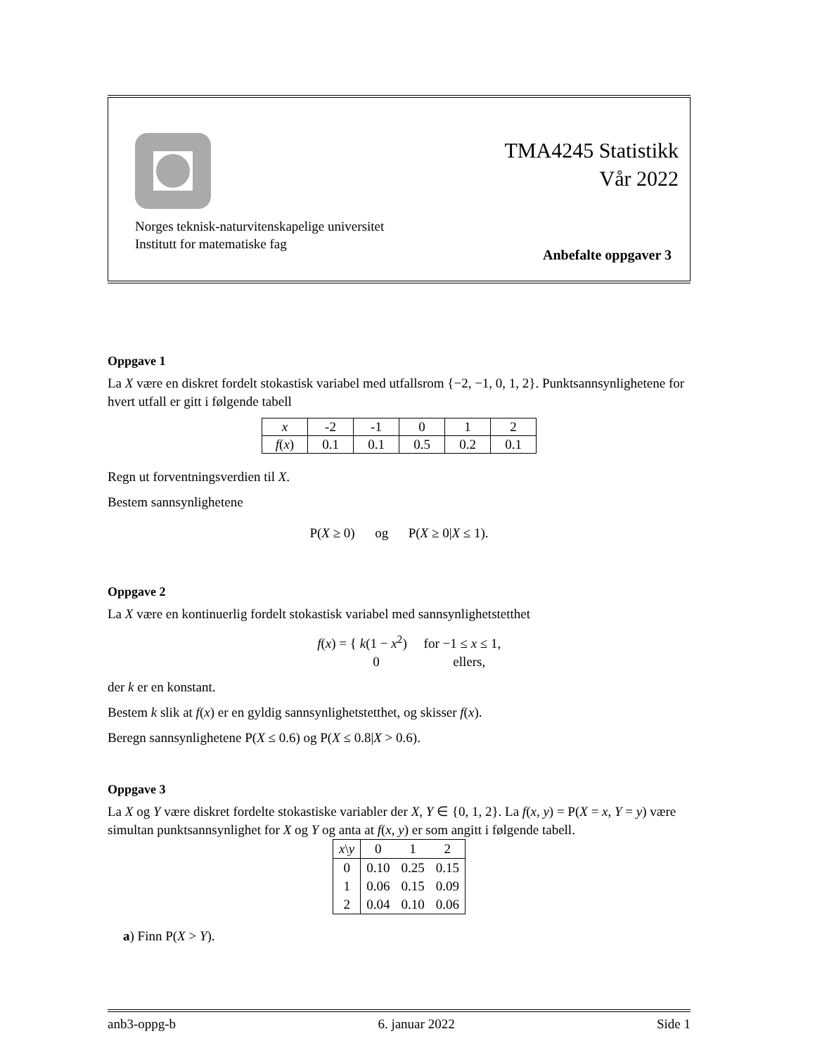TMA4245 Statistikk
Vår 2022
Norges teknisk-naturvitenskapelige universitet
Institutt for matematiske fag
Anbefalte oppgaver 3
Oppgave 1
La X være en diskret fordelt stokastisk variabel med utfallsrom {−2, −1, 0, 1, 2}. Punktsannsynlighetene for hvert utfall er gitt i følgende tabell
| x | -2 | -1 | 0 | 1 | 2 |
| f ( x ) | 0.1 | 0.1 | 0.5 | 0.2 | 0.1 |
Regn ut forventningsverdien til X.
Bestem sannsynlighetene
P(X ≥ 0) og P(X ≥ 0|X ≤ 1).
Oppgave 2
La X være en kontinuerlig fordelt stokastisk variabel med sannsynlighetstetthet
f(x) = { k(1 − x<sup>2</sup>) for −1 ≤ x ≤ 1,
0 ellers,
der k er en konstant.
Bestem k slik at f(x) er en gyldig sannsynlighetstetthet, og skisser f(x).
Beregn sannsynlighetene P(X ≤ 0.6) og P(X ≤ 0.8|X > 0.6).
Oppgave 3
La X og Y være diskret fordelte stokastiske variabler der X, Y ∈ {0, 1, 2}. La f(x, y) = P(X = x, Y = y) være simultan punktsannsynlighet for X og Y og anta at f(x, y) er som angitt i følgende tabell.
| x \ y | 0 | 1 | 2 |
| 0 | 0.10 | 0.25 | 0.15 |
| 1 | 0.06 | 0.15 | 0.09 |
| 2 | 0.04 | 0.10 | 0.06 |
a) Finn P(X > Y).
anb3-oppg-b 6. januar 2022 Side 1